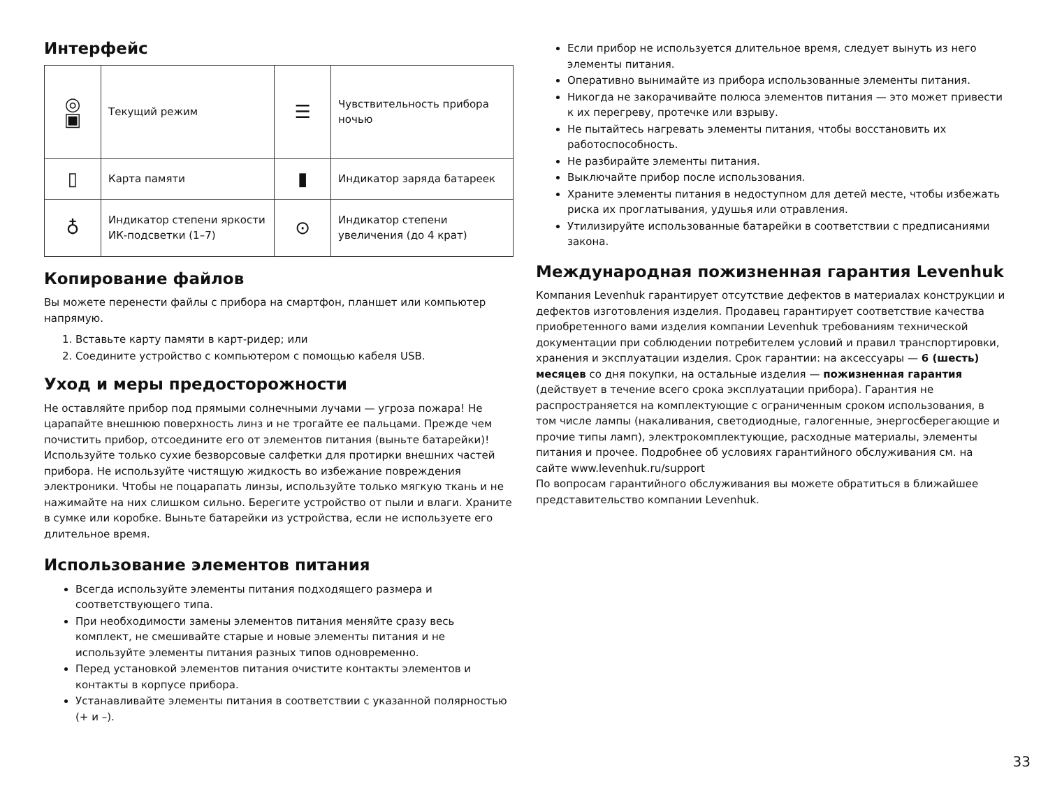Интерфейс
| ◎ ▣ | Текущий режим | ☰ | Чувствительность прибора ночью |
| ▯ | Карта памяти | ▮ | Индикатор заряда батареек |
| ♁ | Индикатор степени яркости ИК-подсветки (1–7) | ⊙ | Индикатор степени увеличения (до 4 крат) |
Копирование файлов
Вы можете перенести файлы с прибора на смартфон, планшет или компьютер напрямую.
1. Вставьте карту памяти в карт-ридер; или
2. Соедините устройство с компьютером с помощью кабеля USB.
Уход и меры предосторожности
Не оставляйте прибор под прямыми солнечными лучами — угроза пожара! Не царапайте внешнюю поверхность линз и не трогайте ее пальцами. Прежде чем почистить прибор, отсоедините его от элементов питания (выньте батарейки)! Используйте только сухие безворсовые салфетки для протирки внешних частей прибора. Не используйте чистящую жидкость во избежание повреждения электроники. Чтобы не поцарапать линзы, используйте только мягкую ткань и не нажимайте на них слишком сильно. Берегите устройство от пыли и влаги. Храните в сумке или коробке. Выньте батарейки из устройства, если не используете его длительное время.
Использование элементов питания
Всегда используйте элементы питания подходящего размера и соответствующего типа.
При необходимости замены элементов питания меняйте сразу весь комплект, не смешивайте старые и новые элементы питания и не используйте элементы питания разных типов одновременно.
Перед установкой элементов питания очистите контакты элементов и контакты в корпусе прибора.
Устанавливайте элементы питания в соответствии с указанной полярностью (+ и –).
Если прибор не используется длительное время, следует вынуть из него элементы питания.
Оперативно вынимайте из прибора использованные элементы питания.
Никогда не закорачивайте полюса элементов питания — это может привести к их перегреву, протечке или взрыву.
Не пытайтесь нагревать элементы питания, чтобы восстановить их работоспособность.
Не разбирайте элементы питания.
Выключайте прибор после использования.
Храните элементы питания в недоступном для детей месте, чтобы избежать риска их проглатывания, удушья или отравления.
Утилизируйте использованные батарейки в соответствии с предписаниями закона.
Международная пожизненная гарантия Levenhuk
Компания Levenhuk гарантирует отсутствие дефектов в материалах конструкции и дефектов изготовления изделия. Продавец гарантирует соответствие качества приобретенного вами изделия компании Levenhuk требованиям технической документации при соблюдении потребителем условий и правил транспортировки, хранения и эксплуатации изделия. Срок гарантии: на аксессуары — 6 (шесть) месяцев со дня покупки, на остальные изделия — пожизненная гарантия (действует в течение всего срока эксплуатации прибора). Гарантия не распространяется на комплектующие с ограниченным сроком использования, в том числе лампы (накаливания, светодиодные, галогенные, энергосберегающие и прочие типы ламп), электрокомплектующие, расходные материалы, элементы питания и прочее. Подробнее об условиях гарантийного обслуживания см. на сайте www.levenhuk.ru/support
По вопросам гарантийного обслуживания вы можете обратиться в ближайшее представительство компании Levenhuk.
33